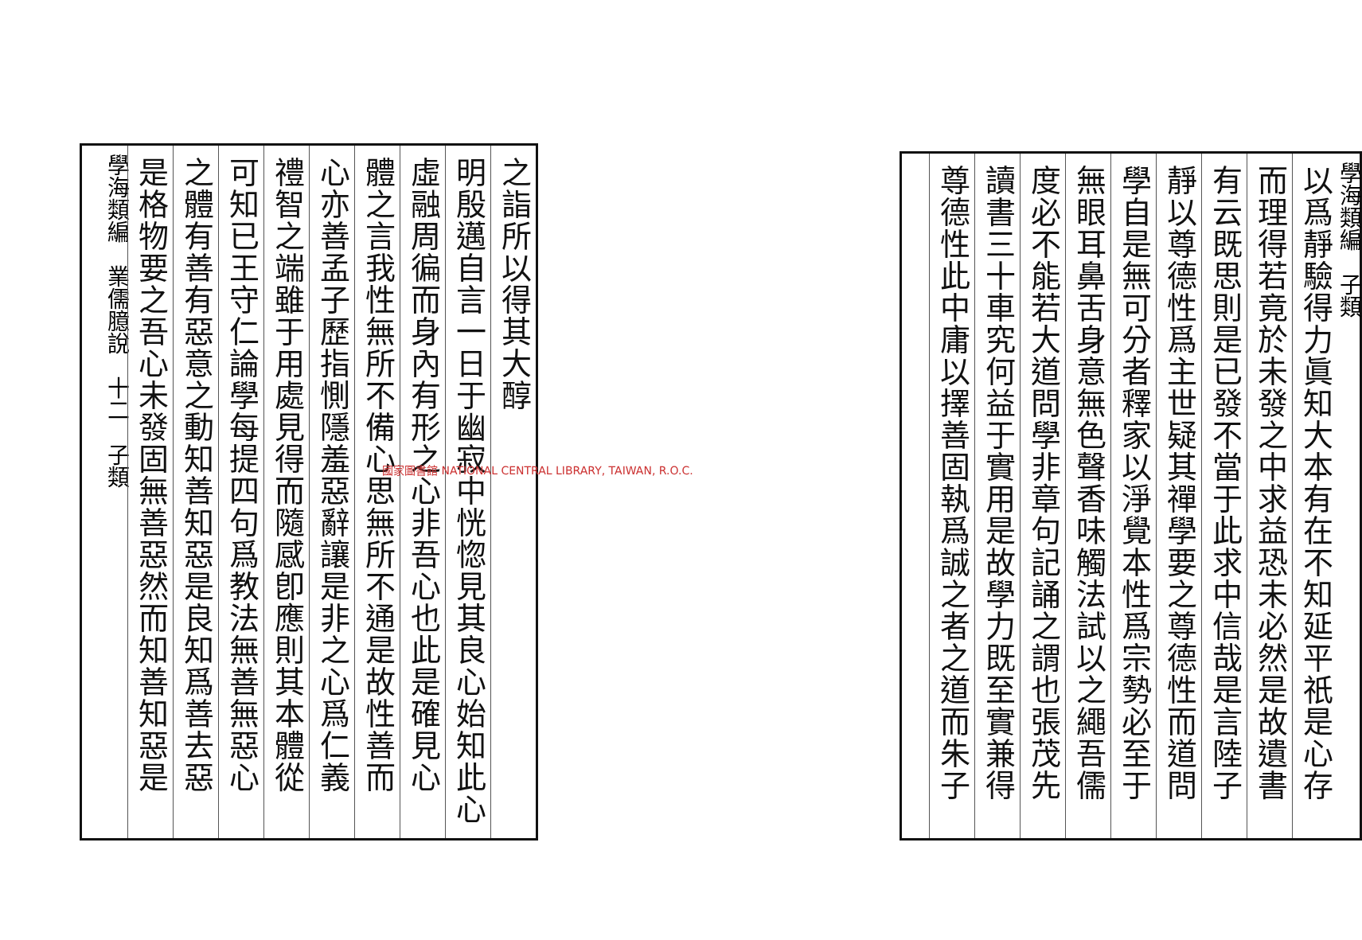學海類編　子類
以爲靜驗得力眞知大本有在不知延平祇是心存
而理得若竟於未發之中求益恐未必然是故遺書
有云既思則是已發不當于此求中信哉是言陸子
靜以尊德性爲主世疑其禪學要之尊德性而道問
學自是無可分者釋家以淨覺本性爲宗勢必至于
無眼耳鼻舌身意無色聲香味觸法試以之繩吾儒
度必不能若大道問學非章句記誦之謂也張茂先
讀書三十車究何益于實用是故學力既至實兼得
尊德性此中庸以擇善固執爲誠之者之道而朱子
之詣所以得其大醇
明殷邁自言一日于幽寂中恍惚見其良心始知此心
虛融周徧而身內有形之心非吾心也此是確見心
體之言我性無所不備心思無所不通是故性善而
心亦善孟子歷指惻隱羞惡辭讓是非之心爲仁義
禮智之端雖于用處見得而隨感卽應則其本體從
可知已王守仁論學每提四句爲教法無善無惡心
之體有善有惡意之動知善知惡是良知爲善去惡
是格物要之吾心未發固無善惡然而知善知惡是
學海類編　業儒臆說　十二　子類
國家圖書館 NATIONAL CENTRAL LIBRARY, TAIWAN, R.O.C.